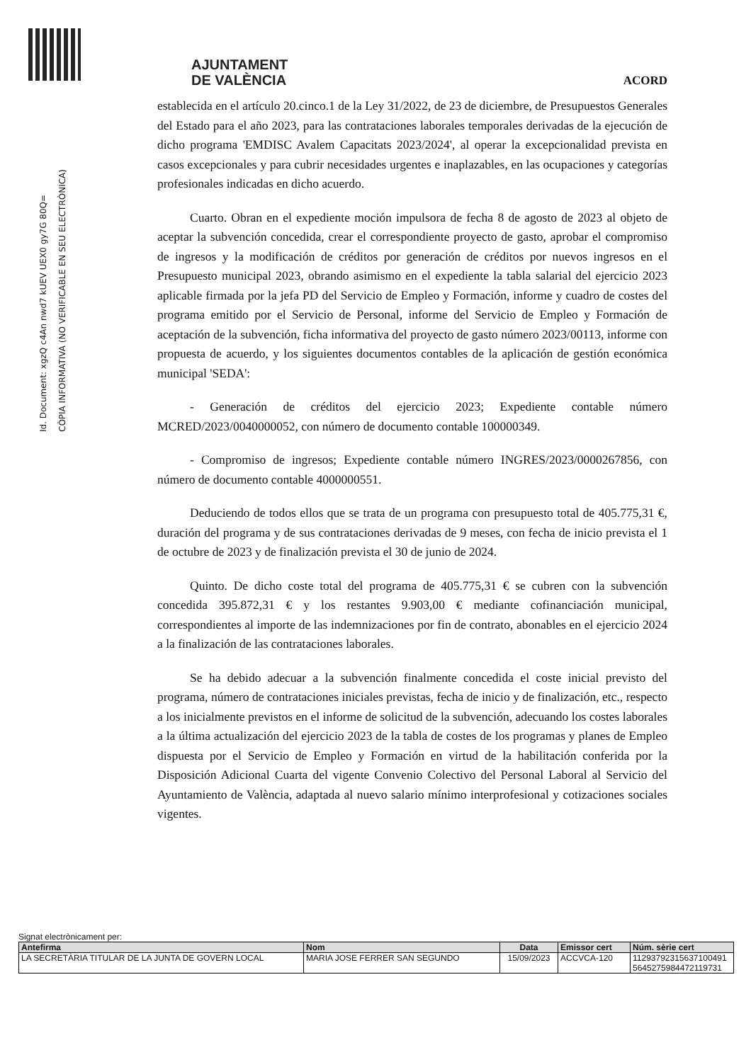Id. Document: xgzQ c4An nwd7 kUEV UEX0 gy7G 80Q=
CÒPIA INFORMATIVA (NO VERIFICABLE EN SEU ELECTRÒNICA)
AJUNTAMENT
DE VALÈNCIA
ACORD
establecida en el artículo 20.cinco.1 de la Ley 31/2022, de 23 de diciembre, de Presupuestos Generales del Estado para el año 2023, para las contrataciones laborales temporales derivadas de la ejecución de dicho programa 'EMDISC Avalem Capacitats 2023/2024', al operar la excepcionalidad prevista en casos excepcionales y para cubrir necesidades urgentes e inaplazables, en las ocupaciones y categorías profesionales indicadas en dicho acuerdo.
Cuarto. Obran en el expediente moción impulsora de fecha 8 de agosto de 2023 al objeto de aceptar la subvención concedida, crear el correspondiente proyecto de gasto, aprobar el compromiso de ingresos y la modificación de créditos por generación de créditos por nuevos ingresos en el Presupuesto municipal 2023, obrando asimismo en el expediente la tabla salarial del ejercicio 2023 aplicable firmada por la jefa PD del Servicio de Empleo y Formación, informe y cuadro de costes del programa emitido por el Servicio de Personal, informe del Servicio de Empleo y Formación de aceptación de la subvención, ficha informativa del proyecto de gasto número 2023/00113, informe con propuesta de acuerdo, y los siguientes documentos contables de la aplicación de gestión económica municipal 'SEDA':
- Generación de créditos del ejercicio 2023; Expediente contable número MCRED/2023/0040000052, con número de documento contable 100000349.
- Compromiso de ingresos; Expediente contable número INGRES/2023/0000267856, con número de documento contable 4000000551.
Deduciendo de todos ellos que se trata de un programa con presupuesto total de 405.775,31 €, duración del programa y de sus contrataciones derivadas de 9 meses, con fecha de inicio prevista el 1 de octubre de 2023 y de finalización prevista el 30 de junio de 2024.
Quinto. De dicho coste total del programa de 405.775,31 € se cubren con la subvención concedida 395.872,31 € y los restantes 9.903,00 € mediante cofinanciación municipal, correspondientes al importe de las indemnizaciones por fin de contrato, abonables en el ejercicio 2024 a la finalización de las contrataciones laborales.
Se ha debido adecuar a la subvención finalmente concedida el coste inicial previsto del programa, número de contrataciones iniciales previstas, fecha de inicio y de finalización, etc., respecto a los inicialmente previstos en el informe de solicitud de la subvención, adecuando los costes laborales a la última actualización del ejercicio 2023 de la tabla de costes de los programas y planes de Empleo dispuesta por el Servicio de Empleo y Formación en virtud de la habilitación conferida por la Disposición Adicional Cuarta del vigente Convenio Colectivo del Personal Laboral al Servicio del Ayuntamiento de València, adaptada al nuevo salario mínimo interprofesional y cotizaciones sociales vigentes.
Signat electrònicament per:
| Antefirma | Nom | Data | Emissor cert | Núm. sèrie cert |
| --- | --- | --- | --- | --- |
| LA SECRETÀRIA TITULAR DE LA JUNTA DE GOVERN LOCAL | MARIA JOSE FERRER SAN SEGUNDO | 15/09/2023 | ACCVCA-120 | 11293792315637100491 5645275984472119731 |